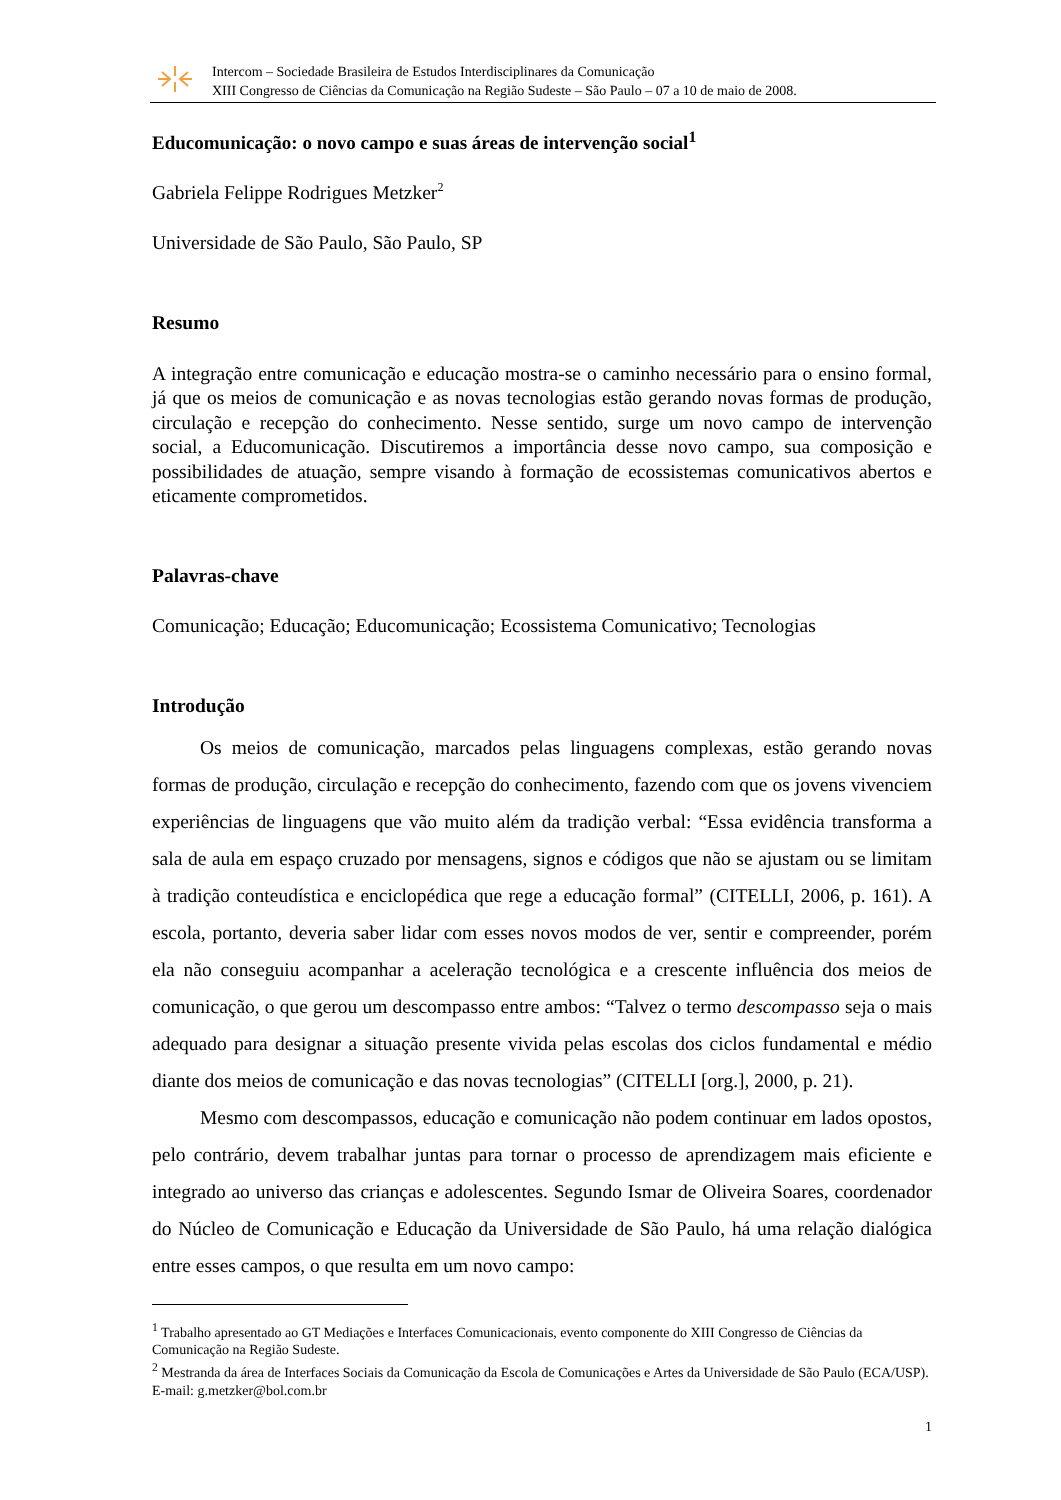Intercom – Sociedade Brasileira de Estudos Interdisciplinares da Comunicação
XIII Congresso de Ciências da Comunicação na Região Sudeste – São Paulo – 07 a 10 de maio de 2008.
Educomunicação: o novo campo e suas áreas de intervenção social<sup>1</sup>
Gabriela Felippe Rodrigues Metzker<sup>2</sup>
Universidade de São Paulo, São Paulo, SP
Resumo
A integração entre comunicação e educação mostra-se o caminho necessário para o ensino formal, já que os meios de comunicação e as novas tecnologias estão gerando novas formas de produção, circulação e recepção do conhecimento. Nesse sentido, surge um novo campo de intervenção social, a Educomunicação. Discutiremos a importância desse novo campo, sua composição e possibilidades de atuação, sempre visando à formação de ecossistemas comunicativos abertos e eticamente comprometidos.
Palavras-chave
Comunicação; Educação; Educomunicação; Ecossistema Comunicativo; Tecnologias
Introdução
Os meios de comunicação, marcados pelas linguagens complexas, estão gerando novas formas de produção, circulação e recepção do conhecimento, fazendo com que os jovens vivenciem experiências de linguagens que vão muito além da tradição verbal: “Essa evidência transforma a sala de aula em espaço cruzado por mensagens, signos e códigos que não se ajustam ou se limitam à tradição conteudística e enciclopédica que rege a educação formal” (CITELLI, 2006, p. 161). A escola, portanto, deveria saber lidar com esses novos modos de ver, sentir e compreender, porém ela não conseguiu acompanhar a aceleração tecnológica e a crescente influência dos meios de comunicação, o que gerou um descompasso entre ambos: “Talvez o termo descompasso seja o mais adequado para designar a situação presente vivida pelas escolas dos ciclos fundamental e médio diante dos meios de comunicação e das novas tecnologias” (CITELLI [org.], 2000, p. 21).
Mesmo com descompassos, educação e comunicação não podem continuar em lados opostos, pelo contrário, devem trabalhar juntas para tornar o processo de aprendizagem mais eficiente e integrado ao universo das crianças e adolescentes. Segundo Ismar de Oliveira Soares, coordenador do Núcleo de Comunicação e Educação da Universidade de São Paulo, há uma relação dialógica entre esses campos, o que resulta em um novo campo:
<sup>1</sup> Trabalho apresentado ao GT Mediações e Interfaces Comunicacionais, evento componente do XIII Congresso de Ciências da Comunicação na Região Sudeste.
<sup>2</sup> Mestranda da área de Interfaces Sociais da Comunicação da Escola de Comunicações e Artes da Universidade de São Paulo (ECA/USP). E-mail: g.metzker@bol.com.br
1